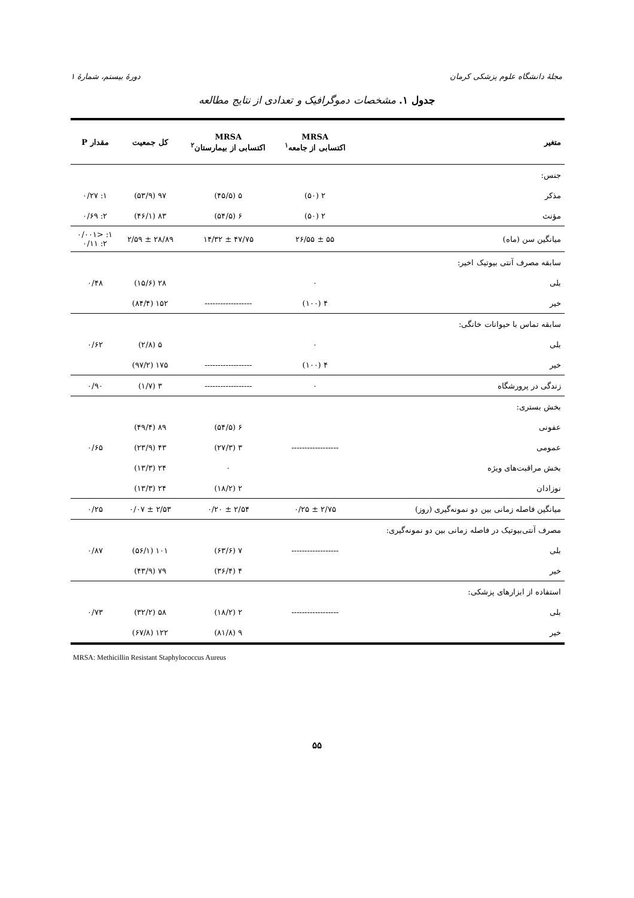مجلهٔ دانشگاه علوم پزشکی کرمان دورهٔ بیستم، شمارهٔ ۱
جدول ۱. مشخصات دموگرافیک و تعدادی از نتایج مطالعه
| متغیر | MRSA اکتسابی از جامعه<sup>۱</sup> | MRSA اکتسابی از بیمارستان<sup>۲</sup> | کل جمعیت | مقدار P |
| --- | --- | --- | --- | --- |
| جنس: | | | | |
| مذکر | ۲ (۵۰) | ۵ (۴۵/۵) | ۹۷ (۵۳/۹) | ۱: ۰/۲۷ |
| مؤنث | ۲ (۵۰) | ۶ (۵۴/۵) | ۸۳ (۴۶/۱) | ۲: ۰/۶۹ |
| میانگین سن (ماه) | ۵۵ ± ۲۶/۵۵ | ۴۷/۷۵ ± ۱۴/۳۲ | ۲۸/۸۹ ± ۲/۵۹ | ۱: <۰/۰۰۱ ۲: ۰/۱۱ |
| سابقه مصرف آنتی بیوتیک اخیر: | | | | |
| بلی | ۰ | | ۲۸ (۱۵/۶) | ۰/۴۸ |
| خیر | ۴ (۱۰۰) | ------------------ | ۱۵۲ (۸۴/۴) | |
| سابقه تماس با حیوانات خانگی: | | | | |
| بلی | ۰ | | ۵ (۲/۸) | ۰/۶۲ |
| خیر | ۴ (۱۰۰) | ------------------ | ۱۷۵ (۹۷/۲) | |
| زندگی در پرورشگاه | ۰ | ------------------ | ۳ (۱/۷) | ۰/۹۰ |
| بخش بستری: | | | | |
| عفونی | | ۶ (۵۴/۵) | ۸۹ (۴۹/۴) | |
| عمومی | ------------------ | ۳ (۲۷/۳) | ۴۳ (۲۳/۹) | ۰/۶۵ |
| بخش مراقبت‌های ویژه | | ۰ | ۲۴ (۱۳/۳) | |
| نوزادان | | ۲ (۱۸/۲) | ۲۴ (۱۳/۳) | |
| میانگین فاصله زمانی بین دو نمونه‌گیری (روز) | ۲/۷۵ ± ۰/۲۵ | ۲/۵۴ ± ۰/۲۰ | ۲/۵۳ ± ۰/۰۷ | ۰/۲۵ |
| مصرف آنتی‌بیوتیک در فاصله زمانی بین دو نمونه‌گیری: | | | | |
| بلی | ------------------ | ۷ (۶۳/۶) | ۱۰۱ (۵۶/۱) | ۰/۸۷ |
| خیر | | ۴ (۳۶/۴) | ۷۹ (۴۳/۹) | |
| استفاده از ابزارهای پزشکی: | | | | |
| بلی | ------------------ | ۲ (۱۸/۲) | ۵۸ (۳۲/۲) | ۰/۷۳ |
| خیر | | ۹ (۸۱/۸) | ۱۲۲ (۶۷/۸) | |
MRSA: Methicillin Resistant Staphylococcus Aureus
۵۵